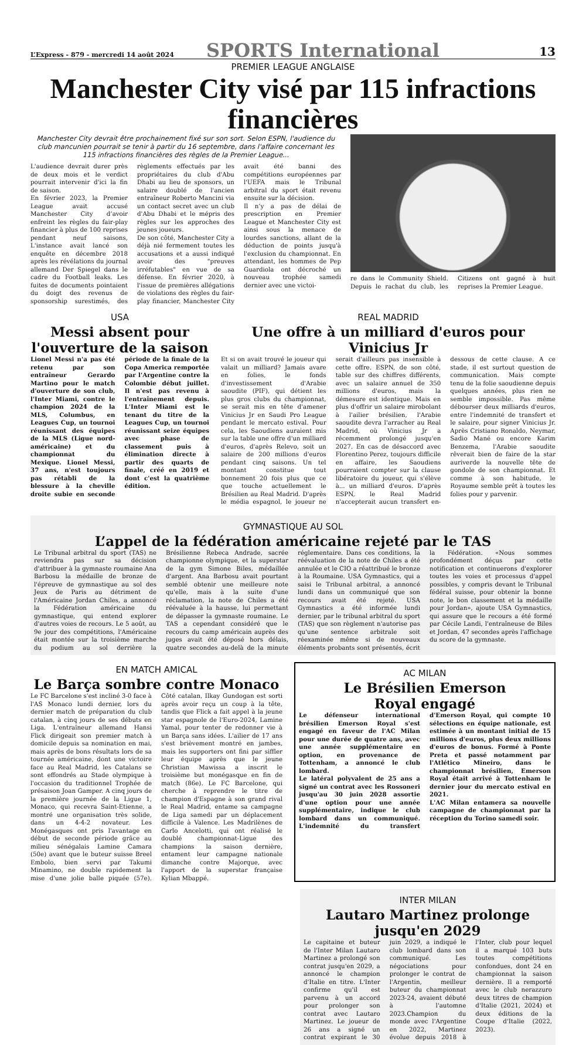L’Express - 879 - mercredi 14 août 2024
SPORTS International
13
PREMIER LEAGUE ANGLAISE
Manchester City visé par 115 infractions financières
Manchester City devrait être prochainement fixé sur son sort. Selon ESPN, l'audience du club mancunien pourrait se tenir à partir du 16 septembre, dans l'affaire concernant les 115 infractions financières des règles de la Premier League...
L'audience devrait durer près de deux mois et le verdict pourrait intervenir d'ici la fin de saison.
En février 2023, la Premier League avait accusé Manchester City d’avoir enfreint les règles du fair-play financier à plus de 100 reprises pendant neuf saisons, L'instance avait lancé son enquête en décembre 2018 après les révélations du journal allemand Der Spiegel dans le cadre du Football leaks. Les fuites de documents pointaient du doigt des revenus de sponsorship surestimés, des règlements effectués par les propriétaires du club d'Abu Dhabi au lieu de sponsors, un salaire doublé de l'ancien entraîneur Roberto Mancini via un contact secret avec un club d'Abu Dhabi et le mépris des règles sur les approches des jeunes joueurs.
De son côté, Manchester City a déjà nié fermement toutes les accusations et a aussi indiqué avoir des "preuves irréfutables" en vue de sa défense. En février 2020, à l'issue de premières allégations de violations des règles du fair-play financier, Manchester City avait été banni des compétitions européennes par l'UEFA mais le Tribunal arbitral du sport était revenu ensuite sur la décision.
Il n’y a pas de délai de prescription en Premier League et Manchester City est ainsi sous la menace de lourdes sanctions, allant de la déduction de points jusqu'à l'exclusion du championnat. En attendant, les hommes de Pep Guardiola ont décroché un nouveau trophée samedi dernier avec une victoi-
re dans le Community Shield. Depuis le rachat du club, les Citizens ont gagné à huit reprises la Premier League.
USA
Messi absent pour l'ouverture de la saison
Lionel Messi n'a pas été retenu par son entraîneur Gerardo Martino pour le match d'ouverture de son club, l'Inter Miami, contre le champion 2024 de la MLS, Columbus, en Leagues Cup, un tournoi réunissant des équipes de la MLS (Ligue nord-américaine) et du championnat du Mexique. Lionel Messi, 37 ans, n'est toujours pas rétabli de la blessure à la cheville droite subie en seconde période de la finale de la Copa America remportée par l'Argentine contre la Colombie début juillet. Il n'est pas revenu à l'entraînement depuis. L'Inter Miami est le tenant du titre de la Leagues Cup, un tournoi réunissant seize équipes avec phase de classement puis à élimination directe à partir des quarts de finale, créé en 2019 et dont c'est la quatrième édition.
REAL MADRID
Une offre à un milliard d'euros pour Vinicius Jr
Et si on avait trouvé le joueur qui valait un milliard? Jamais avare en folies, le fonds d'investissement d'Arabie saoudite (PIF), qui détient les plus gros clubs du championnat, se serait mis en tête d'amener Vinicius Jr en Saudi Pro League pendant le mercato estival. Pour cela, les Saoudiens auraient mis sur la table une offre d'un milliard d'euros, d'après Relevo, soit un salaire de 200 millions d'euros pendant cinq saisons. Un tel montant constitue tout bonnement 20 fois plus que ce que touche actuellement le Brésilien au Real Madrid. D'après le média espagnol, le joueur ne serait d'ailleurs pas insensible à cette offre. ESPN, de son côté, table sur des chiffres différents, avec un salaire annuel de 350 millions d'euros, mais la démesure est identique. Mais en plus d'offrir un salaire mirobolant à l'ailier brésilien, l'Arabie saoudite devra l'arracher au Real Madrid, où Vinicius Jr a récemment prolongé jusqu'en 2027. En cas de désaccord avec Florentino Perez, toujours difficile en affaire, les Saoudiens pourraient compter sur la clause libératoire du joueur, qui s'élève à... un milliard d'euros. D'après ESPN, le Real Madrid n'accepterait aucun transfert en-dessous de cette clause. A ce stade, il est surtout question de communication. Mais compte tenu de la folie saoudienne depuis quelques années, plus rien ne semble impossible. Pas même débourser deux milliards d'euros, entre l'indemnité de transfert et le salaire, pour signer Vinicius Jr. Après Cristiano Ronaldo, Neymar, Sadio Mané ou encore Karim Benzema, l'Arabie saoudite rêverait bien de faire de la star auriverde la nouvelle tête de gondole de son championnat. Et comme à son habitude, le Royaume semble prêt à toutes les folies pour y parvenir.
GYMNASTIQUE AU SOL
L’appel de la fédération américaine rejeté par le TAS
Le Tribunal arbitral du sport (TAS) ne reviendra pas sur sa décision d'attribuer à la gymnaste roumaine Ana Barbosu la médaille de bronze de l'épreuve de gymnastique au sol des Jeux de Paris au détriment de l'Américaine Jordan Chiles, a annoncé la Fédération américaine du gymnastique, qui entend explorer d'autres voies de recours. Le 5 août, au 9e jour des compétitions, l'Américaine était montée sur la troisième marche du podium au sol derrière la Brésilienne Rebeca Andrade, sacrée championne olympique, et la superstar de la gym Simone Biles, médaillée d'argent. Ana Barbosu avait pourtant semblé obtenir une meilleure note qu'elle, mais à la suite d'une réclamation, la note de Chiles a été réévaluée à la hausse, lui permettant de dépasser la gymnaste roumaine. Le TAS a cependant considéré que le recours du camp américain auprès des juges avait été déposé hors délais, quatre secondes au-delà de la minute réglementaire. Dans ces conditions, la réévaluation de la note de Chiles a été annulée et le CIO a réattribué le bronze à la Roumaine. USA Gymnastics, qui a saisi le Tribunal arbitral, a annoncé lundi dans un communiqué que son recours avait été rejeté. USA Gymnastics a été informée lundi dernier, par le tribunal arbitral du sport (TAS) que son règlement n'autorise pas qu'une sentence arbitrale soit réexaminée même si de nouveaux éléments probants sont présentés, écrit la Fédération. «Nous sommes profondément déçus par cette notification et continuerons d'explorer toutes les voies et processus d'appel possibles, y compris devant le Tribunal fédéral suisse, pour obtenir la bonne note, le bon classement et la médaille pour Jordan», ajoute USA Gymnastics, qui assure que le recours a été formé par Cécile Landi, l'entraîneuse de Biles et Jordan, 47 secondes après l'affichage du score de la gymnaste.
EN MATCH AMICAL
Le Barça sombre contre Monaco
Le FC Barcelone s'est incliné 3-0 face à l'AS Monaco lundi dernier, lors du dernier match de préparation du club catalan, à cinq jours de ses débuts en Liga. L'entraîneur allemand Hansi Flick dirigeait son premier match à domicile depuis sa nomination en mai, mais après de bons résultats lors de sa tournée américaine, dont une victoire face au Real Madrid, les Catalans se sont effondrés au Stade olympique à l'occasion du traditionnel Trophée de présaison Joan Gamper. A cinq jours de la première journée de la Ligue 1, Monaco, qui recevra Saint-Etienne, a montré une organisation très solide, dans un 4-4-2 novateur. Les Monégasques ont pris l'avantage en début de seconde période grâce au milieu sénégalais Lamine Camara (50e) avant que le buteur suisse Breel Embolo, bien servi par Takumi Minamino, ne double rapidement la mise d'une jolie balle piquée (57e). Côté catalan, Ilkay Gundogan est sorti après avoir reçu un coup à la tête, tandis que Flick a fait appel à la jeune star espagnole de l'Euro-2024, Lamine Yamal, pour tenter de redonner vie à un Barça sans idées. L'ailier de 17 ans s'est brièvement montré en jambes, mais les supporters ont fini par siffler leur équipe après que le jeune Christian Mawissa a inscrit le troisième but monégasque en fin de match (86e). Le FC Barcelone, qui cherche à reprendre le titre de champion d'Espagne à son grand rival le Real Madrid, entame sa campagne de Liga samedi par un déplacement difficile à Valence. Les Madrilènes de Carlo Ancelotti, qui ont réalisé le doublé championnat-Ligue des champions la saison dernière, entament leur campagne nationale dimanche contre Majorque, avec l'apport de la superstar française Kylian Mbappé.
AC MILAN
Le Brésilien Emerson
Royal engagé
Le défenseur international brésilien Emerson Royal s'est engagé en faveur de l'AC Milan pour une durée de quatre ans, avec une année supplémentaire en option, en provenance de Tottenham, a annoncé le club lombard.
Le latéral polyvalent de 25 ans a signé un contrat avec les Rossoneri jusqu'au 30 juin 2028 assortie d'une option pour une année supplémentaire, indique le club lombard dans un communiqué. L'indemnité du transfert d'Emerson Royal, qui compte 10 sélections en équipe nationale, est estimée à un montant initial de 15 millions d'euros, plus deux millions d'euros de bonus. Formé à Ponte Preta et passé notamment par l'Atlético Mineiro, dans le championnat brésilien, Emerson Royal était arrivé à Tottenham le dernier jour du mercato estival en 2021.
L'AC Milan entamera sa nouvelle campagne de championnat par la réception du Torino samedi soir.
INTER MILAN
Lautaro Martinez prolonge jusqu'en 2029
Le capitaine et buteur de l'Inter Milan Lautaro Martinez a prolongé son contrat jusqu'en 2029, a annoncé le champion d'Italie en titre. L'Inter confirme qu'il est parvenu à un accord pour prolonger son contrat avec Lautaro Martinez. Le joueur de 26 ans a signé un contrat expirant le 30 juin 2029, a indiqué le club lombard dans son communiqué. Les négociations pour prolonger le contrat de l'Argentin, meilleur buteur du championnat 2023-24, avaient débuté à l'automne 2023.Champion du monde avec l'Argentine en 2022, Martinez évolue depuis 2018 à l'Inter, club pour lequel il a marqué 103 buts toutes compétitions confondues, dont 24 en championnat la saison dernière. Il a remporté avec le club nerazzuro deux titres de champion d'Italie (2021, 2024) et deux éditions de la Coupe d'Italie (2022, 2023).